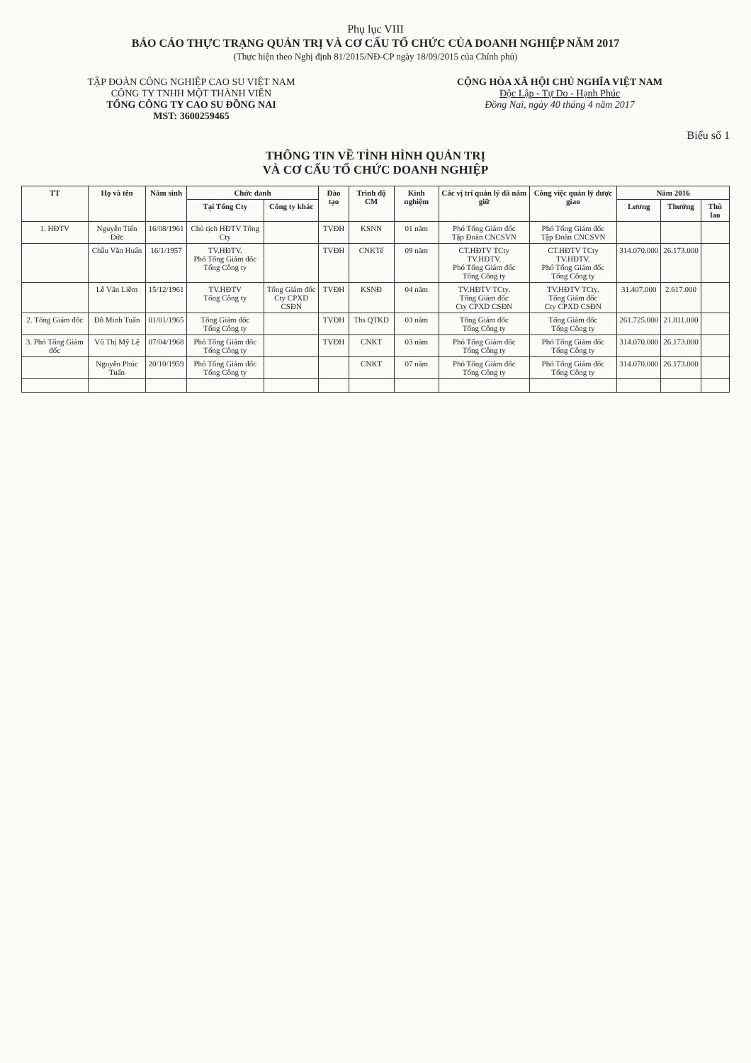Phụ lục VIII
BÁO CÁO THỰC TRẠNG QUẢN TRỊ VÀ CƠ CẤU TỔ CHỨC CỦA DOANH NGHIỆP NĂM 2017
(Thực hiện theo Nghị định 81/2015/NĐ-CP ngày 18/09/2015 của Chính phủ)
TẬP ĐOÀN CÔNG NGHIỆP CAO SU VIỆT NAM
CÔNG TY TNHH MỘT THÀNH VIÊN
TỔNG CÔNG TY CAO SU ĐỒNG NAI
MST: 3600259465
CỘNG HÒA XÃ HỘI CHỦ NGHĨA VIỆT NAM
Độc Lập - Tự Do - Hạnh Phúc
Đồng Nai, ngày 40 tháng 4 năm 2017
Biểu số 1
THÔNG TIN VỀ TÌNH HÌNH QUẢN TRỊ
VÀ CƠ CẤU TỔ CHỨC DOANH NGHIỆP
| TT | Họ và tên | Năm sinh | Chức danh | | Đào tạo | Trình độ CM | Kinh nghiệm | Các vị trí quản lý đã nắm giữ | Công việc quản lý được giao | Năm 2016 | | |
| --- | --- | --- | --- | --- | --- | --- | --- | --- | --- | --- | --- | --- |
| | | | Tại Tổng Cty | Công ty khác | | | | | | Lương | Thưởng | Thù lao |
| 1. HĐTV | Nguyễn Tiến Đức | 16/08/1961 | Chủ tịch HĐTV Tổng Cty | | TVĐH | KSNN | 01 năm | Phó Tổng Giám đốc Tập Đoàn CNCSVN | Phó Tổng Giám đốc Tập Đoàn CNCSVN | | | |
| | Châu Văn Huấn | 16/1/1957 | TV.HĐTV. Phó Tổng Giám đốc Tổng Công ty | | TVĐH | CNKTế | 09 năm | CT.HĐTV TCty TV.HĐTV. Phó Tổng Giám đốc Tổng Công ty | CT.HĐTV TCty TV.HĐTV. Phó Tổng Giám đốc Tổng Công ty | 314.070.000 | 26.173.000 | |
| | Lê Văn Liêm | 15/12/1961 | TV.HĐTV Tổng Công ty | Tổng Giám đốc Cty CPXD CSĐN | TVĐH | KSNĐ | 04 năm | TV.HĐTV TCty. Tổng Giám đốc Cty CPXD CSĐN | TV.HĐTV TCty. Tổng Giám đốc Cty CPXD CSĐN | 31.407.000 | 2.617.000 | |
| 2. Tổng Giám đốc | Đỗ Minh Tuấn | 01/01/1965 | Tổng Giám đốc Tổng Công ty | | TVĐH | Ths QTKD | 03 năm | Tổng Giám đốc Tổng Công ty | Tổng Giám đốc Tổng Công ty | 261.725.000 | 21.811.000 | |
| 3. Phó Tổng Giám đốc | Vũ Thị Mỹ Lệ | 07/04/1968 | Phó Tổng Giám đốc Tổng Công ty | | TVĐH | CNKT | 03 năm | Phó Tổng Giám đốc Tổng Công ty | Phó Tổng Giám đốc Tổng Công ty | 314.070.000 | 26.173.000 | |
| | Nguyễn Phúc Tuấn | 20/10/1959 | Phó Tổng Giám đốc Tổng Công ty | | | CNKT | 07 năm | Phó Tổng Giám đốc Tổng Công ty | Phó Tổng Giám đốc Tổng Công ty | 314.070.000 | 26.173.000 | |